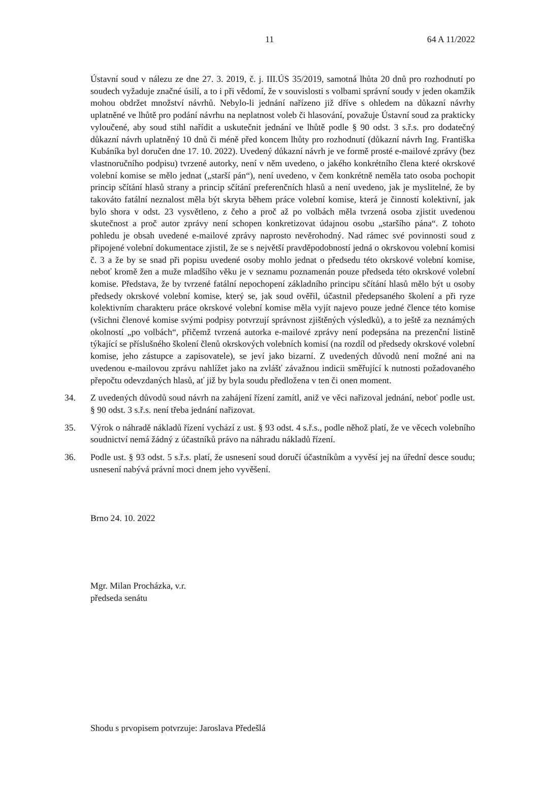11 64 A 11/2022
Ústavní soud v nálezu ze dne 27. 3. 2019, č. j. III.ÚS 35/2019, samotná lhůta 20 dnů pro rozhodnutí po soudech vyžaduje značné úsilí, a to i při vědomí, že v souvislosti s volbami správní soudy v jeden okamžik mohou obdržet množství návrhů. Nebylo-li jednání nařízeno již dříve s ohledem na důkazní návrhy uplatněné ve lhůtě pro podání návrhu na neplatnost voleb či hlasování, považuje Ústavní soud za prakticky vyloučené, aby soud stihl nařídit a uskutečnit jednání ve lhůtě podle § 90 odst. 3 s.ř.s. pro dodatečný důkazní návrh uplatněný 10 dnů či méně před koncem lhůty pro rozhodnutí (důkazní návrh Ing. Františka Kubáníka byl doručen dne 17. 10. 2022). Uvedený důkazní návrh je ve formě prosté e-mailové zprávy (bez vlastnoručního podpisu) tvrzené autorky, není v něm uvedeno, o jakého konkrétního člena které okrskové volební komise se mělo jednat („starší pán“), není uvedeno, v čem konkrétně neměla tato osoba pochopit princip sčítání hlasů strany a princip sčítání preferenčních hlasů a není uvedeno, jak je myslitelné, že by takováto fatální neznalost měla být skryta během práce volební komise, která je činností kolektivní, jak bylo shora v odst. 23 vysvětleno, z čeho a proč až po volbách měla tvrzená osoba zjistit uvedenou skutečnost a proč autor zprávy není schopen konkretizovat údajnou osobu „staršího pána“. Z tohoto pohledu je obsah uvedené e-mailové zprávy naprosto nevěrohodný. Nad rámec své povinnosti soud z připojené volební dokumentace zjistil, že se s největší pravděpodobností jedná o okrskovou volební komisi č. 3 a že by se snad při popisu uvedené osoby mohlo jednat o předsedu této okrskové volební komise, neboť kromě žen a muže mladšího věku je v seznamu poznamenán pouze předseda této okrskové volební komise. Představa, že by tvrzené fatální nepochopení základního principu sčítání hlasů mělo být u osoby předsedy okrskové volební komise, který se, jak soud ověřil, účastnil předepsaného školení a při ryze kolektivním charakteru práce okrskové volební komise měla vyjít najevo pouze jedné člence této komise (všichni členové komise svými podpisy potvrzují správnost zjištěných výsledků), a to ještě za neznámých okolností „po volbách“, přičemž tvrzená autorka e-mailové zprávy není podepsána na prezenční listině týkající se příslušného školení členů okrskových volebních komisí (na rozdíl od předsedy okrskové volební komise, jeho zástupce a zapisovatele), se jeví jako bizarní. Z uvedených důvodů není možné ani na uvedenou e-mailovou zprávu nahlížet jako na zvlášť závažnou indicii směřující k nutnosti požadovaného přepočtu odevzdaných hlasů, ať již by byla soudu předložena v ten či onen moment.
34. Z uvedených důvodů soud návrh na zahájení řízení zamítl, aniž ve věci nařizoval jednání, neboť podle ust. § 90 odst. 3 s.ř.s. není třeba jednání nařizovat.
35. Výrok o náhradě nákladů řízení vychází z ust. § 93 odst. 4 s.ř.s., podle něhož platí, že ve věcech volebního soudnictví nemá žádný z účastníků právo na náhradu nákladů řízení.
36. Podle ust. § 93 odst. 5 s.ř.s. platí, že usnesení soud doručí účastníkům a vyvěsí jej na úřední desce soudu; usnesení nabývá právní moci dnem jeho vyvěšení.
Brno 24. 10. 2022
Mgr. Milan Procházka, v.r.
předseda senátu
Shodu s prvopisem potvrzuje: Jaroslava Předešlá